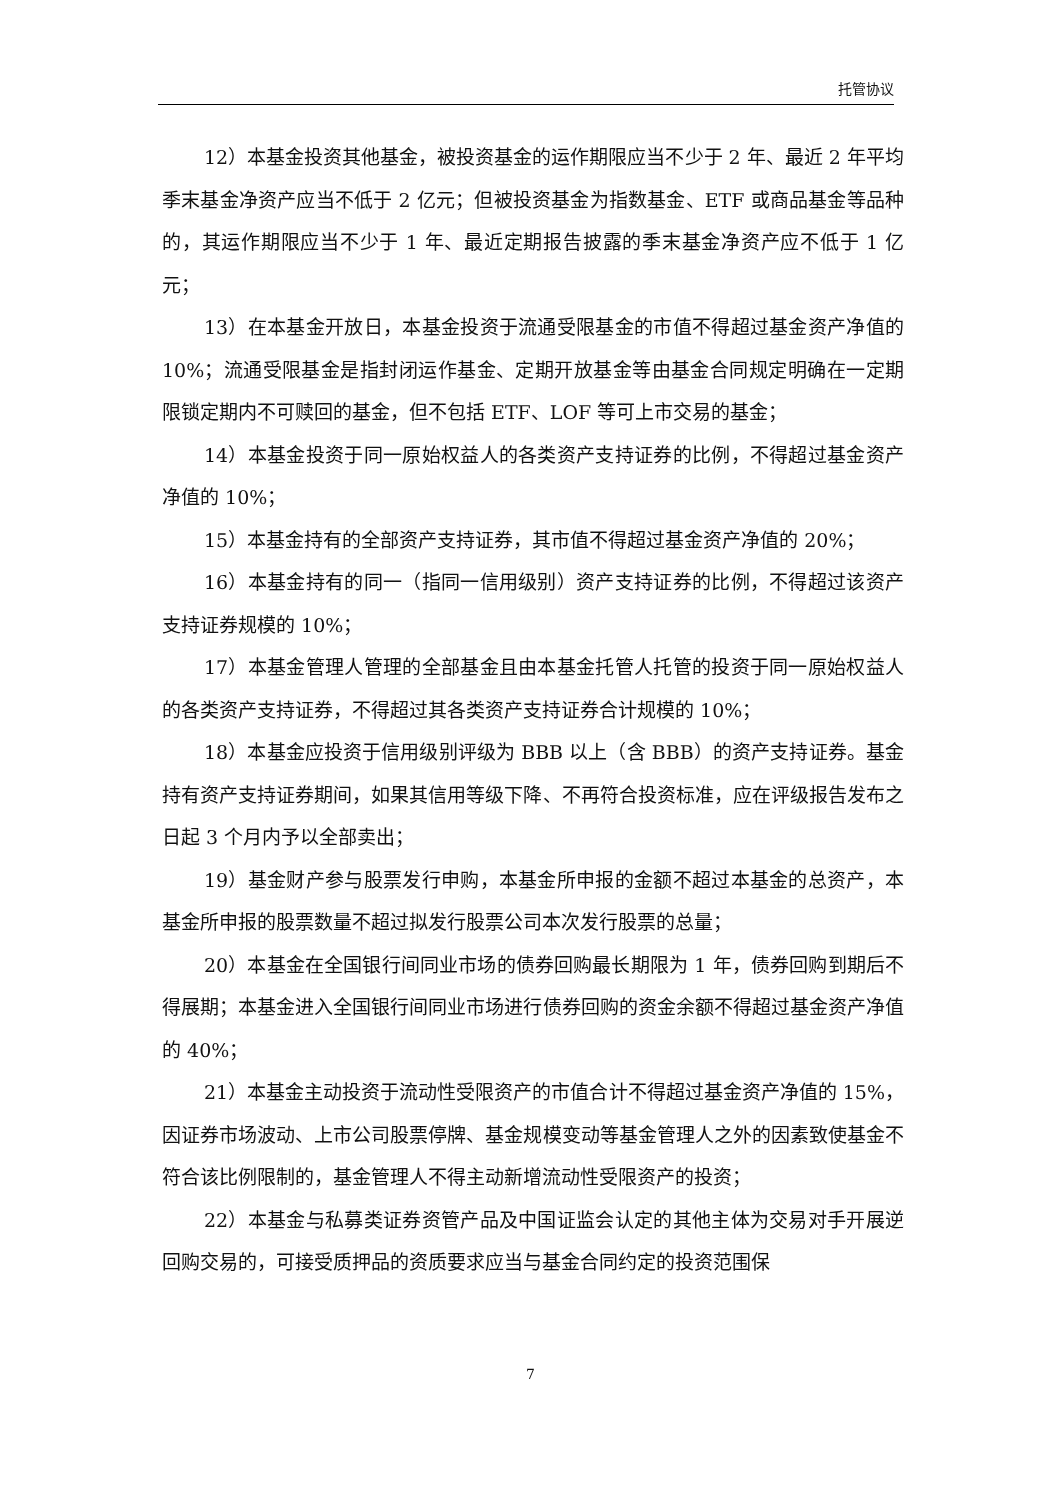托管协议
12）本基金投资其他基金，被投资基金的运作期限应当不少于 2 年、最近 2 年平均季末基金净资产应当不低于 2 亿元；但被投资基金为指数基金、ETF 或商品基金等品种的，其运作期限应当不少于 1 年、最近定期报告披露的季末基金净资产应不低于 1 亿元；
13）在本基金开放日，本基金投资于流通受限基金的市值不得超过基金资产净值的 10%；流通受限基金是指封闭运作基金、定期开放基金等由基金合同规定明确在一定期限锁定期内不可赎回的基金，但不包括 ETF、LOF 等可上市交易的基金；
14）本基金投资于同一原始权益人的各类资产支持证券的比例，不得超过基金资产净值的 10%；
15）本基金持有的全部资产支持证券，其市值不得超过基金资产净值的 20%；
16）本基金持有的同一（指同一信用级别）资产支持证券的比例，不得超过该资产支持证券规模的 10%；
17）本基金管理人管理的全部基金且由本基金托管人托管的投资于同一原始权益人的各类资产支持证券，不得超过其各类资产支持证券合计规模的 10%；
18）本基金应投资于信用级别评级为 BBB 以上（含 BBB）的资产支持证券。基金持有资产支持证券期间，如果其信用等级下降、不再符合投资标准，应在评级报告发布之日起 3 个月内予以全部卖出；
19）基金财产参与股票发行申购，本基金所申报的金额不超过本基金的总资产，本基金所申报的股票数量不超过拟发行股票公司本次发行股票的总量；
20）本基金在全国银行间同业市场的债券回购最长期限为 1 年，债券回购到期后不得展期；本基金进入全国银行间同业市场进行债券回购的资金余额不得超过基金资产净值的 40%；
21）本基金主动投资于流动性受限资产的市值合计不得超过基金资产净值的 15%，因证券市场波动、上市公司股票停牌、基金规模变动等基金管理人之外的因素致使基金不符合该比例限制的，基金管理人不得主动新增流动性受限资产的投资；
22）本基金与私募类证券资管产品及中国证监会认定的其他主体为交易对手开展逆回购交易的，可接受质押品的资质要求应当与基金合同约定的投资范围保
7